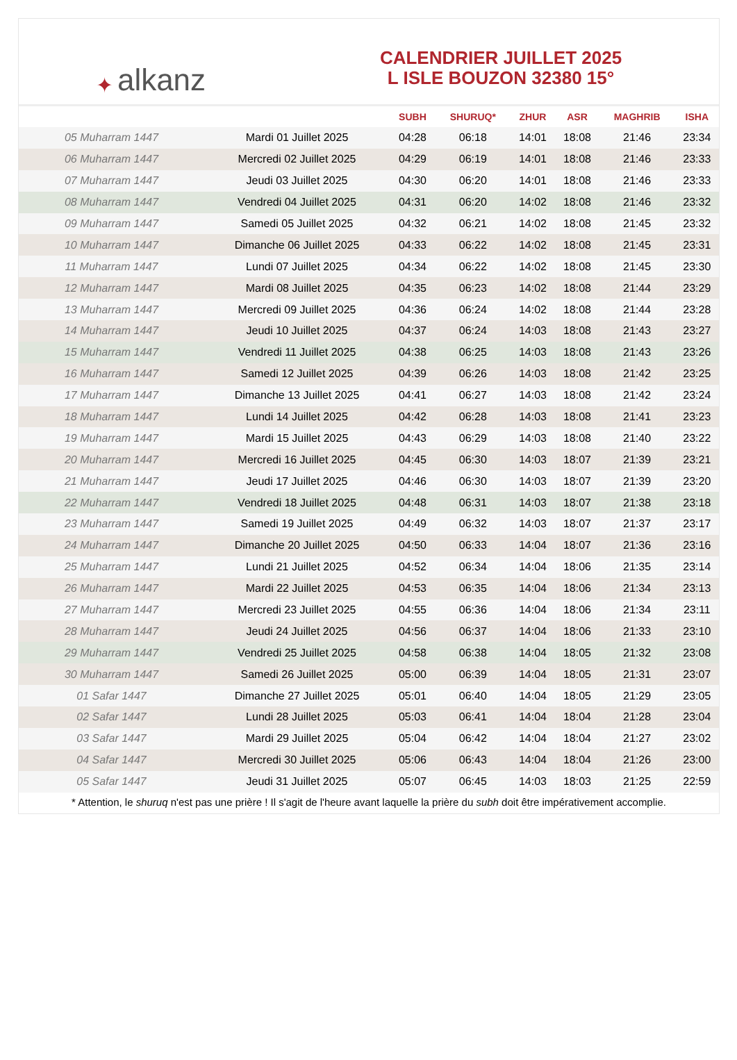✦ alkanz
CALENDRIER JUILLET 2025
L ISLE BOUZON 32380 15°
| | | SUBH | SHURUQ* | ZHUR | ASR | MAGHRIB | ISHA |
| --- | --- | --- | --- | --- | --- | --- | --- |
| 05 Muharram 1447 | Mardi 01 Juillet 2025 | 04:28 | 06:18 | 14:01 | 18:08 | 21:46 | 23:34 |
| 06 Muharram 1447 | Mercredi 02 Juillet 2025 | 04:29 | 06:19 | 14:01 | 18:08 | 21:46 | 23:33 |
| 07 Muharram 1447 | Jeudi 03 Juillet 2025 | 04:30 | 06:20 | 14:01 | 18:08 | 21:46 | 23:33 |
| 08 Muharram 1447 | Vendredi 04 Juillet 2025 | 04:31 | 06:20 | 14:02 | 18:08 | 21:46 | 23:32 |
| 09 Muharram 1447 | Samedi 05 Juillet 2025 | 04:32 | 06:21 | 14:02 | 18:08 | 21:45 | 23:32 |
| 10 Muharram 1447 | Dimanche 06 Juillet 2025 | 04:33 | 06:22 | 14:02 | 18:08 | 21:45 | 23:31 |
| 11 Muharram 1447 | Lundi 07 Juillet 2025 | 04:34 | 06:22 | 14:02 | 18:08 | 21:45 | 23:30 |
| 12 Muharram 1447 | Mardi 08 Juillet 2025 | 04:35 | 06:23 | 14:02 | 18:08 | 21:44 | 23:29 |
| 13 Muharram 1447 | Mercredi 09 Juillet 2025 | 04:36 | 06:24 | 14:02 | 18:08 | 21:44 | 23:28 |
| 14 Muharram 1447 | Jeudi 10 Juillet 2025 | 04:37 | 06:24 | 14:03 | 18:08 | 21:43 | 23:27 |
| 15 Muharram 1447 | Vendredi 11 Juillet 2025 | 04:38 | 06:25 | 14:03 | 18:08 | 21:43 | 23:26 |
| 16 Muharram 1447 | Samedi 12 Juillet 2025 | 04:39 | 06:26 | 14:03 | 18:08 | 21:42 | 23:25 |
| 17 Muharram 1447 | Dimanche 13 Juillet 2025 | 04:41 | 06:27 | 14:03 | 18:08 | 21:42 | 23:24 |
| 18 Muharram 1447 | Lundi 14 Juillet 2025 | 04:42 | 06:28 | 14:03 | 18:08 | 21:41 | 23:23 |
| 19 Muharram 1447 | Mardi 15 Juillet 2025 | 04:43 | 06:29 | 14:03 | 18:08 | 21:40 | 23:22 |
| 20 Muharram 1447 | Mercredi 16 Juillet 2025 | 04:45 | 06:30 | 14:03 | 18:07 | 21:39 | 23:21 |
| 21 Muharram 1447 | Jeudi 17 Juillet 2025 | 04:46 | 06:30 | 14:03 | 18:07 | 21:39 | 23:20 |
| 22 Muharram 1447 | Vendredi 18 Juillet 2025 | 04:48 | 06:31 | 14:03 | 18:07 | 21:38 | 23:18 |
| 23 Muharram 1447 | Samedi 19 Juillet 2025 | 04:49 | 06:32 | 14:03 | 18:07 | 21:37 | 23:17 |
| 24 Muharram 1447 | Dimanche 20 Juillet 2025 | 04:50 | 06:33 | 14:04 | 18:07 | 21:36 | 23:16 |
| 25 Muharram 1447 | Lundi 21 Juillet 2025 | 04:52 | 06:34 | 14:04 | 18:06 | 21:35 | 23:14 |
| 26 Muharram 1447 | Mardi 22 Juillet 2025 | 04:53 | 06:35 | 14:04 | 18:06 | 21:34 | 23:13 |
| 27 Muharram 1447 | Mercredi 23 Juillet 2025 | 04:55 | 06:36 | 14:04 | 18:06 | 21:34 | 23:11 |
| 28 Muharram 1447 | Jeudi 24 Juillet 2025 | 04:56 | 06:37 | 14:04 | 18:06 | 21:33 | 23:10 |
| 29 Muharram 1447 | Vendredi 25 Juillet 2025 | 04:58 | 06:38 | 14:04 | 18:05 | 21:32 | 23:08 |
| 30 Muharram 1447 | Samedi 26 Juillet 2025 | 05:00 | 06:39 | 14:04 | 18:05 | 21:31 | 23:07 |
| 01 Safar 1447 | Dimanche 27 Juillet 2025 | 05:01 | 06:40 | 14:04 | 18:05 | 21:29 | 23:05 |
| 02 Safar 1447 | Lundi 28 Juillet 2025 | 05:03 | 06:41 | 14:04 | 18:04 | 21:28 | 23:04 |
| 03 Safar 1447 | Mardi 29 Juillet 2025 | 05:04 | 06:42 | 14:04 | 18:04 | 21:27 | 23:02 |
| 04 Safar 1447 | Mercredi 30 Juillet 2025 | 05:06 | 06:43 | 14:04 | 18:04 | 21:26 | 23:00 |
| 05 Safar 1447 | Jeudi 31 Juillet 2025 | 05:07 | 06:45 | 14:03 | 18:03 | 21:25 | 22:59 |
* Attention, le shuruq n'est pas une prière ! Il s'agit de l'heure avant laquelle la prière du subh doit être impérativement accomplie.